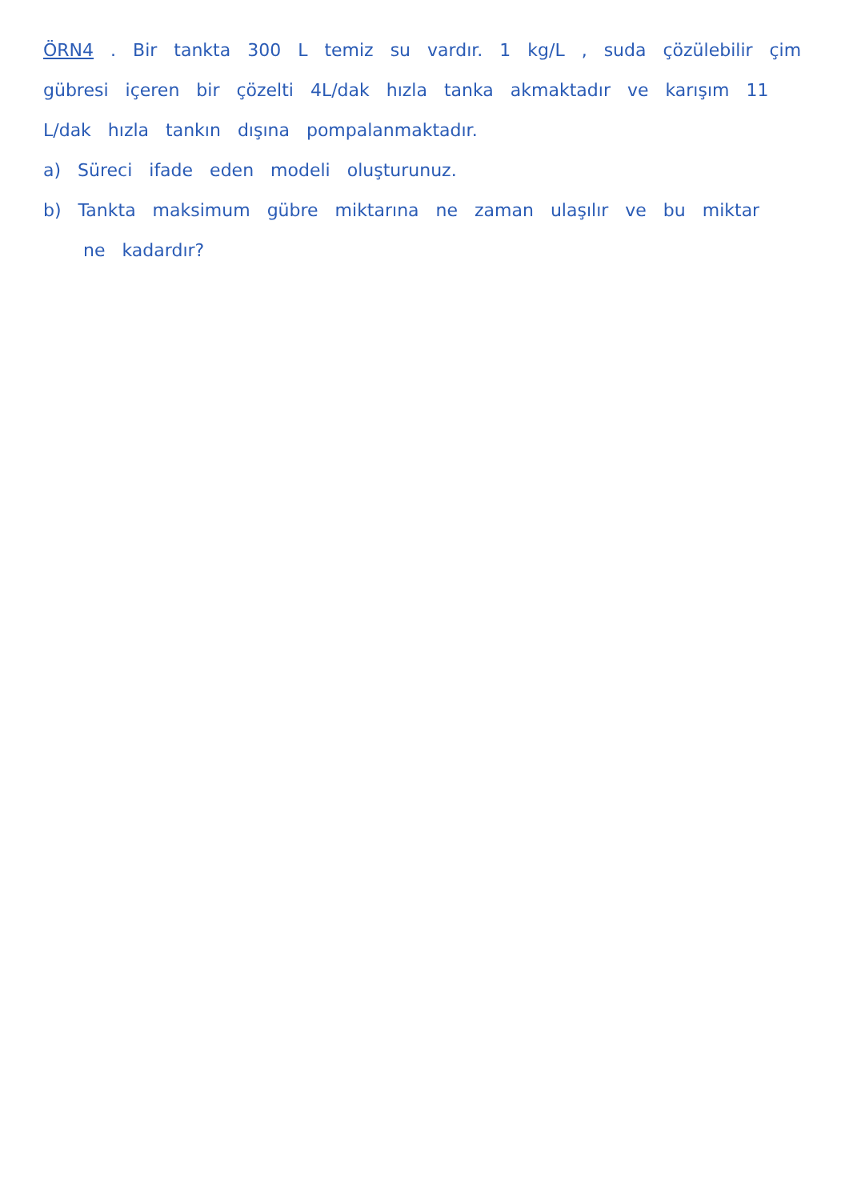ÖRN4 . Bir tankta 300 L temiz su vardır. 1 kg/L , suda çözülebilir çim gübresi içeren bir çözelti 4L/dak hızla tanka akmaktadır ve karışım 11 L/dak hızla tankın dışına pompalanmaktadır.
a) Süreci ifade eden modeli oluşturunuz.
b) Tankta maksimum gübre miktarına ne zaman ulaşılır ve bu miktar
ne kadardır?